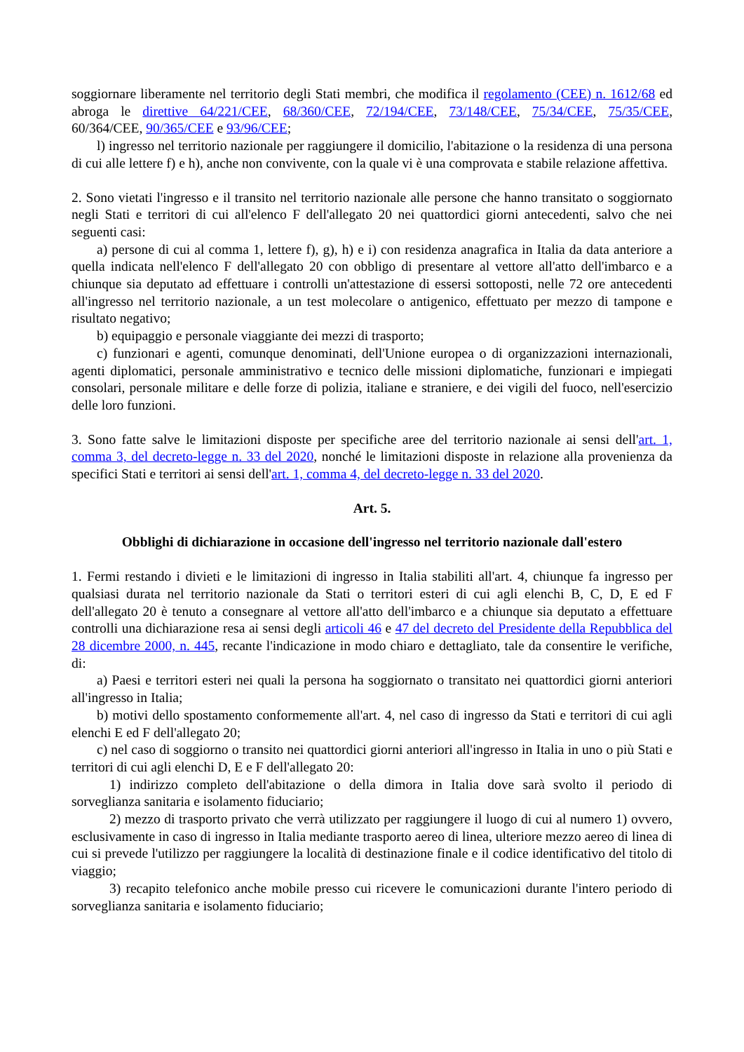soggiornare liberamente nel territorio degli Stati membri, che modifica il regolamento (CEE) n. 1612/68 ed abroga le direttive 64/221/CEE, 68/360/CEE, 72/194/CEE, 73/148/CEE, 75/34/CEE, 75/35/CEE, 60/364/CEE, 90/365/CEE e 93/96/CEE;
l) ingresso nel territorio nazionale per raggiungere il domicilio, l'abitazione o la residenza di una persona di cui alle lettere f) e h), anche non convivente, con la quale vi è una comprovata e stabile relazione affettiva.
2. Sono vietati l'ingresso e il transito nel territorio nazionale alle persone che hanno transitato o soggiornato negli Stati e territori di cui all'elenco F dell'allegato 20 nei quattordici giorni antecedenti, salvo che nei seguenti casi:
a) persone di cui al comma 1, lettere f), g), h) e i) con residenza anagrafica in Italia da data anteriore a quella indicata nell'elenco F dell'allegato 20 con obbligo di presentare al vettore all'atto dell'imbarco e a chiunque sia deputato ad effettuare i controlli un'attestazione di essersi sottoposti, nelle 72 ore antecedenti all'ingresso nel territorio nazionale, a un test molecolare o antigenico, effettuato per mezzo di tampone e risultato negativo;
b) equipaggio e personale viaggiante dei mezzi di trasporto;
c) funzionari e agenti, comunque denominati, dell'Unione europea o di organizzazioni internazionali, agenti diplomatici, personale amministrativo e tecnico delle missioni diplomatiche, funzionari e impiegati consolari, personale militare e delle forze di polizia, italiane e straniere, e dei vigili del fuoco, nell'esercizio delle loro funzioni.
3. Sono fatte salve le limitazioni disposte per specifiche aree del territorio nazionale ai sensi dell'art. 1, comma 3, del decreto-legge n. 33 del 2020, nonché le limitazioni disposte in relazione alla provenienza da specifici Stati e territori ai sensi dell'art. 1, comma 4, del decreto-legge n. 33 del 2020.
Art. 5.
Obblighi di dichiarazione in occasione dell'ingresso nel territorio nazionale dall'estero
1. Fermi restando i divieti e le limitazioni di ingresso in Italia stabiliti all'art. 4, chiunque fa ingresso per qualsiasi durata nel territorio nazionale da Stati o territori esteri di cui agli elenchi B, C, D, E ed F dell'allegato 20 è tenuto a consegnare al vettore all'atto dell'imbarco e a chiunque sia deputato a effettuare controlli una dichiarazione resa ai sensi degli articoli 46 e 47 del decreto del Presidente della Repubblica del 28 dicembre 2000, n. 445, recante l'indicazione in modo chiaro e dettagliato, tale da consentire le verifiche, di:
a) Paesi e territori esteri nei quali la persona ha soggiornato o transitato nei quattordici giorni anteriori all'ingresso in Italia;
b) motivi dello spostamento conformemente all'art. 4, nel caso di ingresso da Stati e territori di cui agli elenchi E ed F dell'allegato 20;
c) nel caso di soggiorno o transito nei quattordici giorni anteriori all'ingresso in Italia in uno o più Stati e territori di cui agli elenchi D, E e F dell'allegato 20:
1) indirizzo completo dell'abitazione o della dimora in Italia dove sarà svolto il periodo di sorveglianza sanitaria e isolamento fiduciario;
2) mezzo di trasporto privato che verrà utilizzato per raggiungere il luogo di cui al numero 1) ovvero, esclusivamente in caso di ingresso in Italia mediante trasporto aereo di linea, ulteriore mezzo aereo di linea di cui si prevede l'utilizzo per raggiungere la località di destinazione finale e il codice identificativo del titolo di viaggio;
3) recapito telefonico anche mobile presso cui ricevere le comunicazioni durante l'intero periodo di sorveglianza sanitaria e isolamento fiduciario;